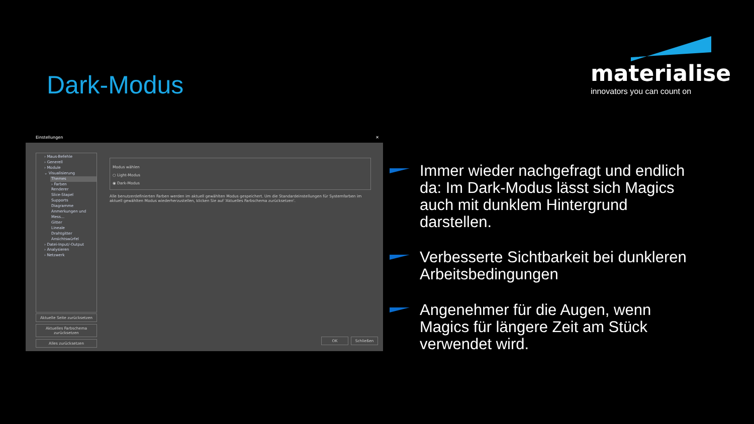Dark-Modus
materialise
innovators you can count on
Einstellungen ✕
› Maus-Befehle
› Generell
› Module
⌄ Visualisierung
Themes
› Farben
Renderer
Slice-Stapel
Supports
Diagramme
Anmerkungen und Mess...
Gitter
Lineale
Drahtgitter
Ansichtswürfel
› Datei-Input/-Output
› Analysieren
› Netzwerk
Aktuelle Seite zurücksetzen
Aktuelles Farbschema zurücksetzen
Alles zurücksetzen
Modus wählen
○ Light-Modus
◉ Dark-Modus
Alle benutzerdefinierten Farben werden im aktuell gewählten Modus gespeichert. Um die Standardeinstellungen für Systemfarben im aktuell gewählten Modus wiederherzustellen, klicken Sie auf 'Aktuelles Farbschema zurücksetzen'.
OK Schließen
Immer wieder nachgefragt und endlich da: Im Dark-Modus lässt sich Magics auch mit dunklem Hintergrund darstellen.
Verbesserte Sichtbarkeit bei dunkleren Arbeitsbedingungen
Angenehmer für die Augen, wenn Magics für längere Zeit am Stück verwendet wird.